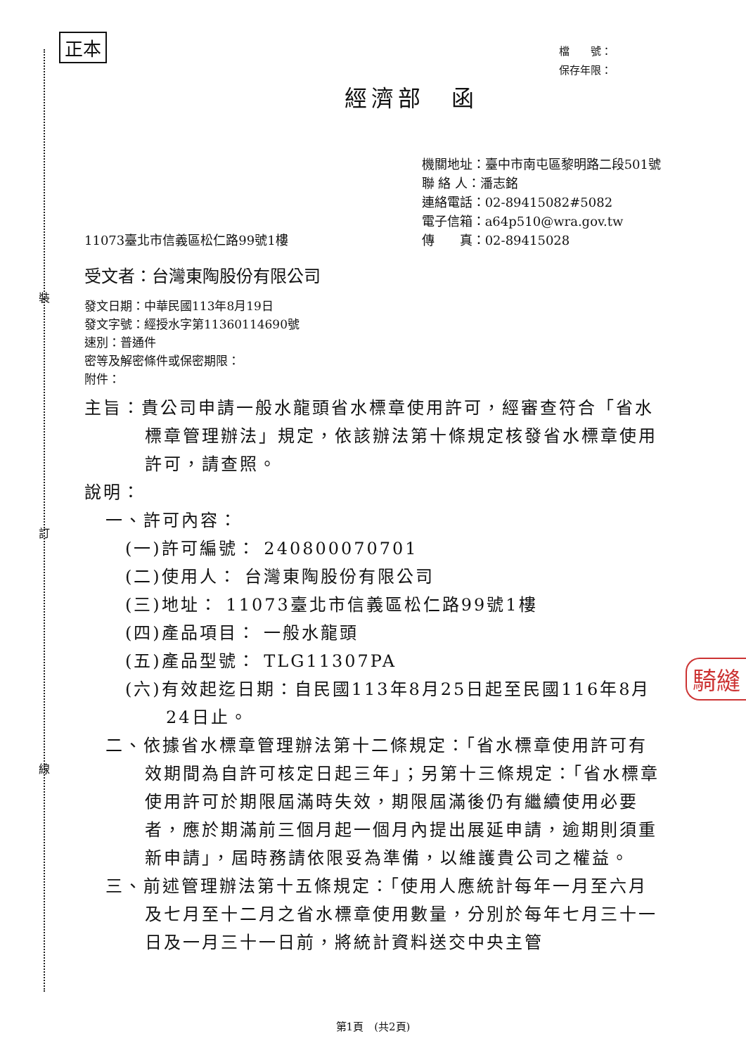正本
裝
訂
線
騎縫
檔　　號：
保存年限：
經濟部　函
11073臺北市信義區松仁路99號1樓
機關地址：臺中市南屯區黎明路二段501號
聯 絡 人：潘志銘
連絡電話：02-89415082#5082
電子信箱：a64p510@wra.gov.tw
傳　　真：02-89415028
受文者：台灣東陶股份有限公司
發文日期：中華民國113年8月19日
發文字號：經授水字第11360114690號
速別：普通件
密等及解密條件或保密期限：
附件：
主旨：貴公司申請一般水龍頭省水標章使用許可，經審查符合「省水標章管理辦法」規定，依該辦法第十條規定核發省水標章使用許可，請查照。
說明：
一、許可內容：
(一)許可編號： 240800070701
(二)使用人： 台灣東陶股份有限公司
(三)地址： 11073臺北市信義區松仁路99號1樓
(四)產品項目： 一般水龍頭
(五)產品型號： TLG11307PA
(六)有效起迄日期：自民國113年8月25日起至民國116年8月24日止。
二、依據省水標章管理辦法第十二條規定：「省水標章使用許可有效期間為自許可核定日起三年」；另第十三條規定：「省水標章使用許可於期限屆滿時失效，期限屆滿後仍有繼續使用必要者，應於期滿前三個月起一個月內提出展延申請，逾期則須重新申請」，屆時務請依限妥為準備，以維護貴公司之權益。
三、前述管理辦法第十五條規定：「使用人應統計每年一月至六月及七月至十二月之省水標章使用數量，分別於每年七月三十一日及一月三十一日前，將統計資料送交中央主管
第1頁　(共2頁)